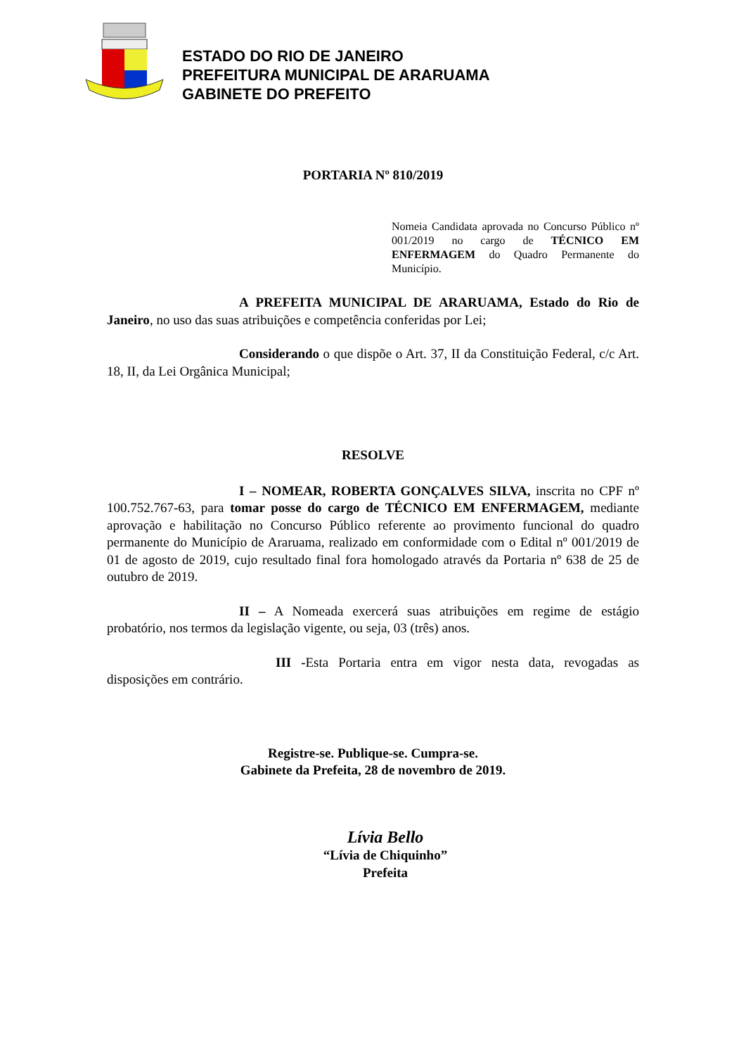ESTADO DO RIO DE JANEIRO
PREFEITURA MUNICIPAL DE ARARUAMA
GABINETE DO PREFEITO
PORTARIA Nº 810/2019
Nomeia Candidata aprovada no Concurso Público nº 001/2019 no cargo de TÉCNICO EM ENFERMAGEM do Quadro Permanente do Município.
A PREFEITA MUNICIPAL DE ARARUAMA, Estado do Rio de Janeiro, no uso das suas atribuições e competência conferidas por Lei;
Considerando o que dispõe o Art. 37, II da Constituição Federal, c/c Art. 18, II, da Lei Orgânica Municipal;
RESOLVE
I – NOMEAR, ROBERTA GONÇALVES SILVA, inscrita no CPF nº 100.752.767-63, para tomar posse do cargo de TÉCNICO EM ENFERMAGEM, mediante aprovação e habilitação no Concurso Público referente ao provimento funcional do quadro permanente do Município de Araruama, realizado em conformidade com o Edital nº 001/2019 de 01 de agosto de 2019, cujo resultado final fora homologado através da Portaria nº 638 de 25 de outubro de 2019.
II – A Nomeada exercerá suas atribuições em regime de estágio probatório, nos termos da legislação vigente, ou seja, 03 (três) anos.
III -Esta Portaria entra em vigor nesta data, revogadas as disposições em contrário.
Registre-se. Publique-se. Cumpra-se.
Gabinete da Prefeita, 28 de novembro de 2019.
Lívia Bello
“Lívia de Chiquinho”
Prefeita